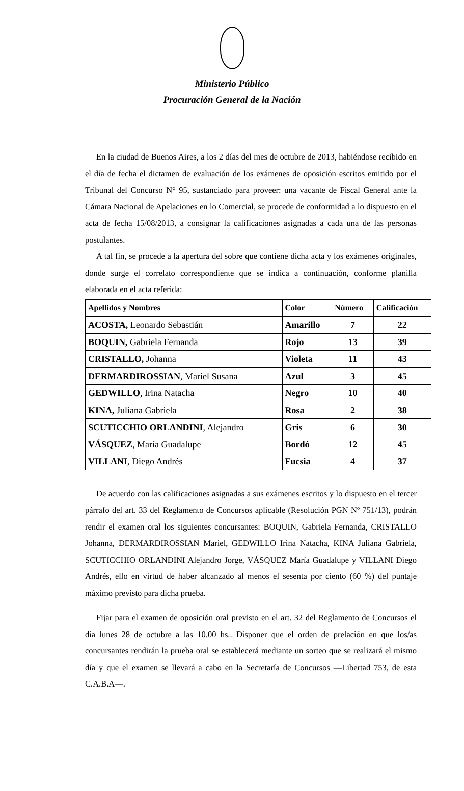Ministerio Público
Procuración General de la Nación
En la ciudad de Buenos Aires, a los 2 días del mes de octubre de 2013, habiéndose recibido en el día de fecha el dictamen de evaluación de los exámenes de oposición escritos emitido por el Tribunal del Concurso N° 95, sustanciado para proveer: una vacante de Fiscal General ante la Cámara Nacional de Apelaciones en lo Comercial, se procede de conformidad a lo dispuesto en el acta de fecha 15/08/2013, a consignar la calificaciones asignadas a cada una de las personas postulantes.
A tal fin, se procede a la apertura del sobre que contiene dicha acta y los exámenes originales, donde surge el correlato correspondiente que se indica a continuación, conforme planilla elaborada en el acta referida:
| Apellidos y Nombres | Color | Número | Calificación |
| --- | --- | --- | --- |
| ACOSTA, Leonardo Sebastián | Amarillo | 7 | 22 |
| BOQUIN, Gabriela Fernanda | Rojo | 13 | 39 |
| CRISTALLO, Johanna | Violeta | 11 | 43 |
| DERMARDIROSSIAN , Mariel Susana | Azul | 3 | 45 |
| GEDWILLO , Irina Natacha | Negro | 10 | 40 |
| KINA, Juliana Gabriela | Rosa | 2 | 38 |
| SCUTICCHIO ORLANDINI , Alejandro | Gris | 6 | 30 |
| VÁSQUEZ , María Guadalupe | Bordó | 12 | 45 |
| VILLANI , Diego Andrés | Fucsia | 4 | 37 |
De acuerdo con las calificaciones asignadas a sus exámenes escritos y lo dispuesto en el tercer párrafo del art. 33 del Reglamento de Concursos aplicable (Resolución PGN Nº 751/13), podrán rendir el examen oral los siguientes concursantes: BOQUIN, Gabriela Fernanda, CRISTALLO Johanna, DERMARDIROSSIAN Mariel, GEDWILLO Irina Natacha, KINA Juliana Gabriela, SCUTICCHIO ORLANDINI Alejandro Jorge, VÁSQUEZ María Guadalupe y VILLANI Diego Andrés, ello en virtud de haber alcanzado al menos el sesenta por ciento (60 %) del puntaje máximo previsto para dicha prueba.
Fijar para el examen de oposición oral previsto en el art. 32 del Reglamento de Concursos el día lunes 28 de octubre a las 10.00 hs.. Disponer que el orden de prelación en que los/as concursantes rendirán la prueba oral se establecerá mediante un sorteo que se realizará el mismo día y que el examen se llevará a cabo en la Secretaría de Concursos —Libertad 753, de esta C.A.B.A—.